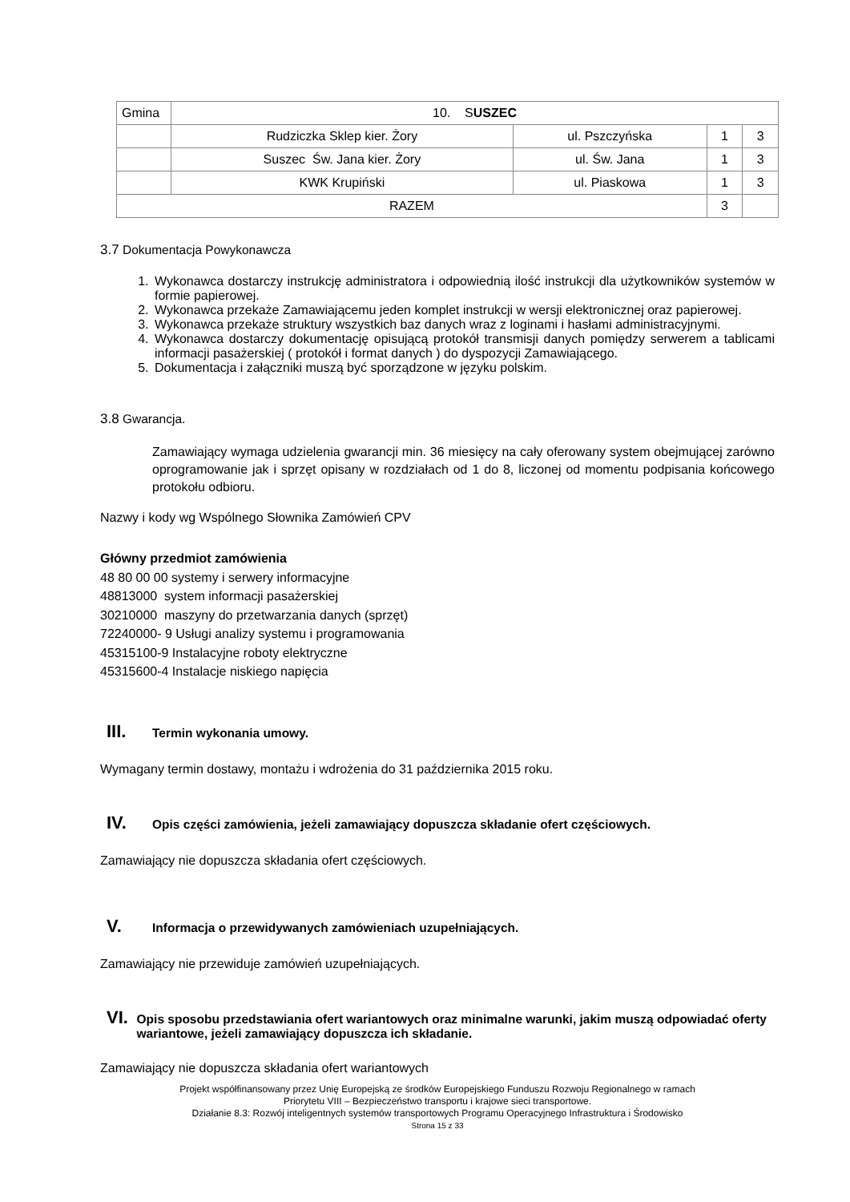| Gmina | 10. S USZEC | | | |
| | Rudziczka Sklep kier. Żory | ul. Pszczyńska | 1 | 3 |
| | Suszec Św. Jana kier. Żory | ul. Św. Jana | 1 | 3 |
| | KWK Krupiński | ul. Piaskowa | 1 | 3 |
| RAZEM | | | 3 | |
3.7 Dokumentacja Powykonawcza
1. Wykonawca dostarczy instrukcję administratora i odpowiednią ilość instrukcji dla użytkowników systemów w formie papierowej.
2. Wykonawca przekaże Zamawiającemu jeden komplet instrukcji w wersji elektronicznej oraz papierowej.
3. Wykonawca przekaże struktury wszystkich baz danych wraz z loginami i hasłami administracyjnymi.
4. Wykonawca dostarczy dokumentację opisującą protokół transmisji danych pomiędzy serwerem a tablicami informacji pasażerskiej ( protokół i format danych ) do dyspozycji Zamawiającego.
5. Dokumentacja i załączniki muszą być sporządzone w języku polskim.
3.8 Gwarancja.
Zamawiający wymaga udzielenia gwarancji min. 36 miesięcy na cały oferowany system obejmującej zarówno oprogramowanie jak i sprzęt opisany w rozdziałach od 1 do 8, liczonej od momentu podpisania końcowego protokołu odbioru.
Nazwy i kody wg Wspólnego Słownika Zamówień CPV
Główny przedmiot zamówienia
48 80 00 00 systemy i serwery informacyjne
48813000 system informacji pasażerskiej
30210000 maszyny do przetwarzania danych (sprzęt)
72240000- 9 Usługi analizy systemu i programowania
45315100-9 Instalacyjne roboty elektryczne
45315600-4 Instalacje niskiego napięcia
III. Termin wykonania umowy.
Wymagany termin dostawy, montażu i wdrożenia do 31 października 2015 roku.
IV. Opis części zamówienia, jeżeli zamawiający dopuszcza składanie ofert częściowych.
Zamawiający nie dopuszcza składania ofert częściowych.
V. Informacja o przewidywanych zamówieniach uzupełniających.
Zamawiający nie przewiduje zamówień uzupełniających.
VI. Opis sposobu przedstawiania ofert wariantowych oraz minimalne warunki, jakim muszą odpowiadać oferty wariantowe, jeżeli zamawiający dopuszcza ich składanie.
Zamawiający nie dopuszcza składania ofert wariantowych
Projekt współfinansowany przez Unię Europejską ze środków Europejskiego Funduszu Rozwoju Regionalnego w ramach
Priorytetu VIII – Bezpieczeństwo transportu i krajowe sieci transportowe.
Działanie 8.3: Rozwój inteligentnych systemów transportowych Programu Operacyjnego Infrastruktura i Środowisko
Strona 15 z 33